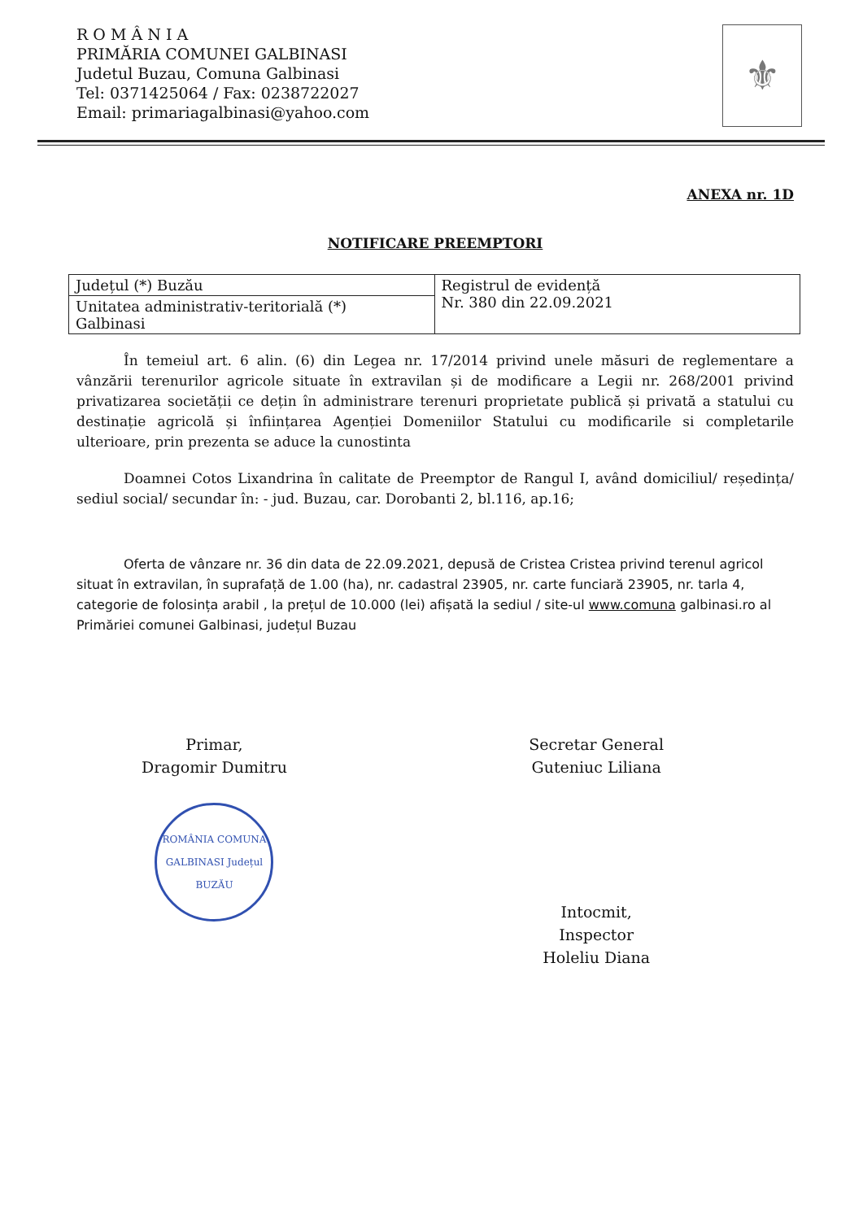R O M Â N I A
PRIMĂRIA COMUNEI GALBINASI
Judetul Buzau, Comuna Galbinasi
Tel: 0371425064 / Fax: 0238722027
Email: primariagalbinasi@yahoo.com
⚜
ANEXA nr. 1D
NOTIFICARE PREEMPTORI
| Județul (*) Buzău | Registrul de evidență Nr. 380 din 22.09.2021 |
| Unitatea administrativ-teritorială (*) Galbinasi | |
În temeiul art. 6 alin. (6) din Legea nr. 17/2014 privind unele măsuri de reglementare a vânzării terenurilor agricole situate în extravilan și de modificare a Legii nr. 268/2001 privind privatizarea societății ce dețin în administrare terenuri proprietate publică și privată a statului cu destinație agricolă și înființarea Agenției Domeniilor Statului cu modificarile si completarile ulterioare, prin prezenta se aduce la cunostinta
Doamnei Cotos Lixandrina în calitate de Preemptor de Rangul I, având domiciliul/ reședința/ sediul social/ secundar în: - jud. Buzau, car. Dorobanti 2, bl.116, ap.16;
Oferta de vânzare nr. 36 din data de 22.09.2021, depusă de Cristea Cristea privind terenul agricol situat în extravilan, în suprafață de 1.00 (ha), nr. cadastral 23905, nr. carte funciară 23905, nr. tarla 4, categorie de folosința arabil , la prețul de 10.000 (lei) afișată la sediul / site-ul www.comuna galbinasi.ro al Primăriei comunei Galbinasi, județul Buzau
Primar,
Dragomir Dumitru
ROMÂNIA COMUNA GALBINASI Județul BUZĂU
Secretar General
Guteniuc Liliana
Intocmit,
Inspector
Holeliu Diana